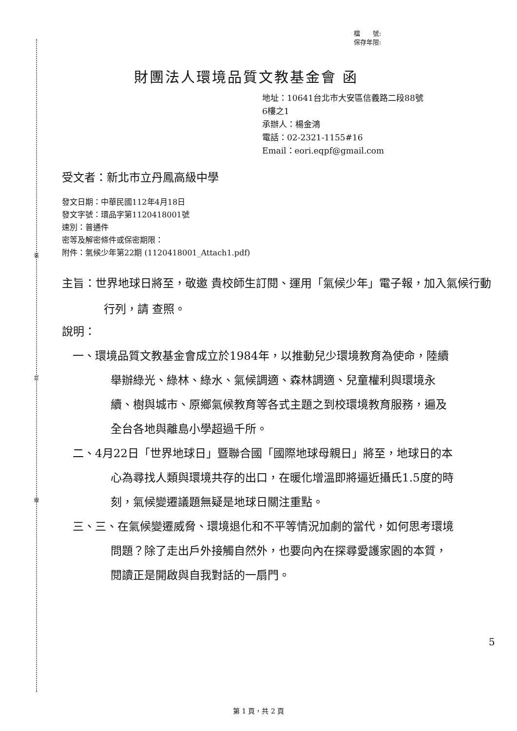裝
訂
線
檔　　號:
保存年限:
財團法人環境品質文教基金會 函
地址：10641台北市大安區信義路二段88號
6樓之1
承辦人：楊金鴻
電話：02-2321-1155#16
Email：eori.eqpf@gmail.com
受文者：新北市立丹鳳高級中學
發文日期：中華民國112年4月18日
發文字號：環品字第1120418001號
速別：普通件
密等及解密條件或保密期限：
附件：氣候少年第22期 (1120418001_Attach1.pdf)
主旨：世界地球日將至，敬邀 貴校師生訂閱、運用「氣候少年」電子報，加入氣候行動行列，請 查照。
說明：
一、環境品質文教基金會成立於1984年，以推動兒少環境教育為使命，陸續舉辦綠光、綠林、綠水、氣候調適、森林調適、兒童權利與環境永續、樹與城市、原鄉氣候教育等各式主題之到校環境教育服務，遍及全台各地與離島小學超過千所。
二、4月22日「世界地球日」暨聯合國「國際地球母親日」將至，地球日的本心為尋找人類與環境共存的出口，在暖化增溫即將逼近攝氏1.5度的時刻，氣候變遷議題無疑是地球日關注重點。
三、三、在氣候變遷威脅、環境退化和不平等情況加劇的當代，如何思考環境問題？除了走出戶外接觸自然外，也要向內在探尋愛護家園的本質，閱讀正是開啟與自我對話的一扇門。
5
第 1 頁，共 2 頁